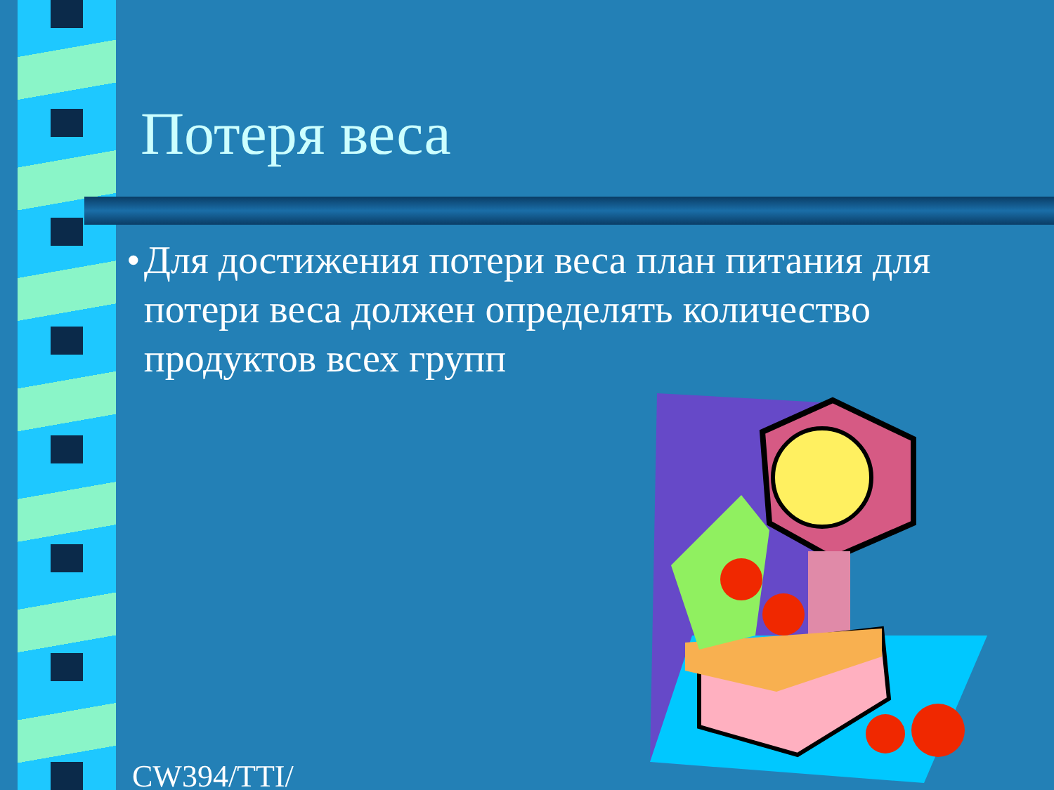Потеря веса
• Для достижения потери веса план питания для потери веса должен определять количество продуктов всех групп
CW394/TTI/